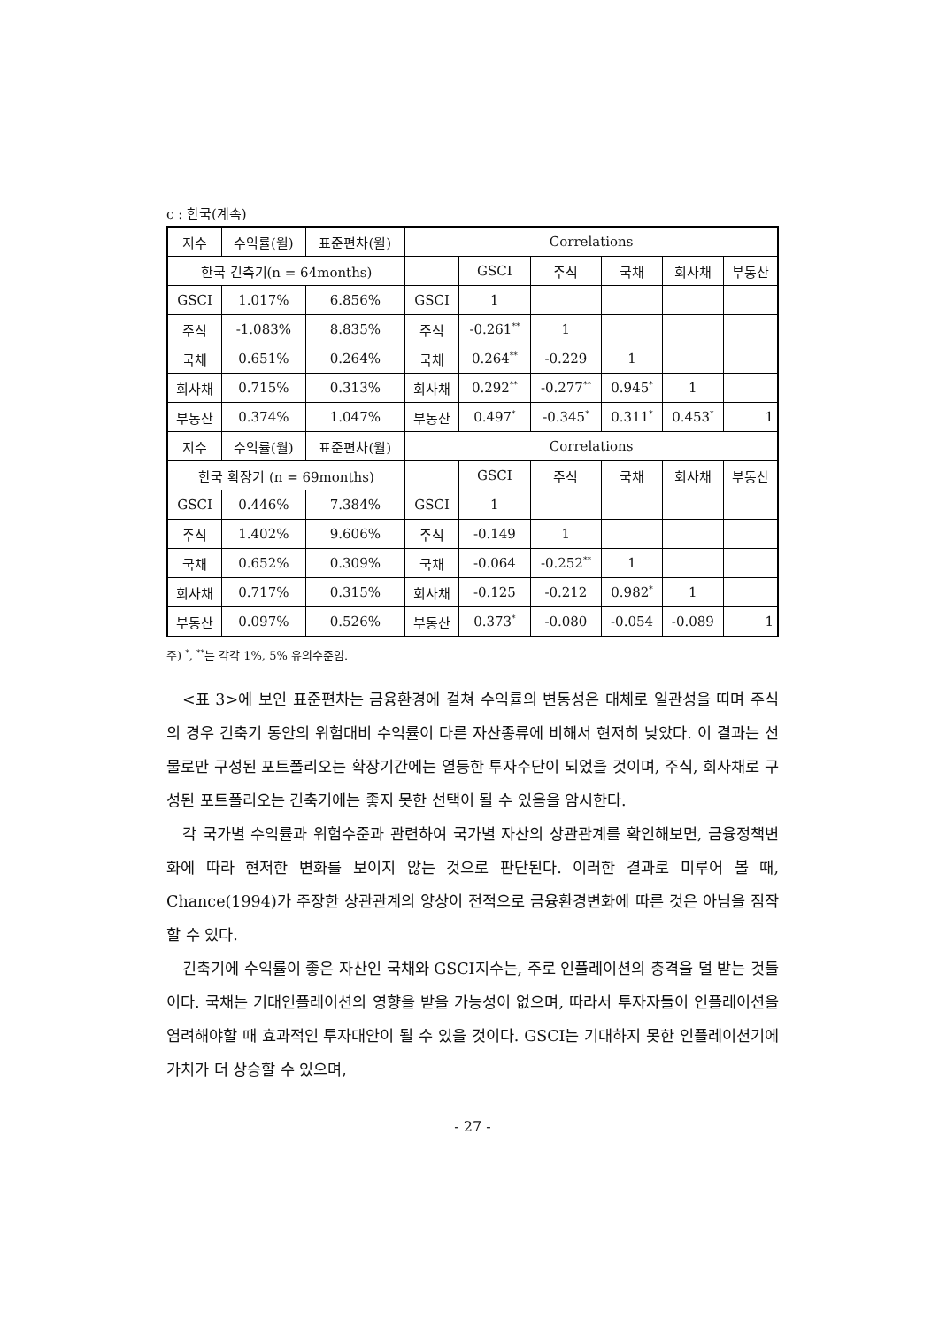c : 한국(계속)
| 지수 | 수익률(월) | 표준편차(월) | Correlations | | | | | |
| 한국 긴축기(n = 64months) | | | | GSCI | 주식 | 국채 | 회사채 | 부동산 |
| GSCI | 1.017% | 6.856% | GSCI | 1 | | | | |
| 주식 | -1.083% | 8.835% | 주식 | -0.261<sup>**</sup> | 1 | | | |
| 국채 | 0.651% | 0.264% | 국채 | 0.264<sup>**</sup> | -0.229 | 1 | | |
| 회사채 | 0.715% | 0.313% | 회사채 | 0.292<sup>**</sup> | -0.277<sup>**</sup> | 0.945<sup>*</sup> | 1 | |
| 부동산 | 0.374% | 1.047% | 부동산 | 0.497<sup>*</sup> | -0.345<sup>*</sup> | 0.311<sup>*</sup> | 0.453<sup>*</sup> | 1 |
| 지수 | 수익률(월) | 표준편차(월) | Correlations | | | | | |
| 한국 확장기 (n = 69months) | | | | GSCI | 주식 | 국채 | 회사채 | 부동산 |
| GSCI | 0.446% | 7.384% | GSCI | 1 | | | | |
| 주식 | 1.402% | 9.606% | 주식 | -0.149 | 1 | | | |
| 국채 | 0.652% | 0.309% | 국채 | -0.064 | -0.252<sup>**</sup> | 1 | | |
| 회사채 | 0.717% | 0.315% | 회사채 | -0.125 | -0.212 | 0.982<sup>*</sup> | 1 | |
| 부동산 | 0.097% | 0.526% | 부동산 | 0.373<sup>*</sup> | -0.080 | -0.054 | -0.089 | 1 |
주) <sup>*</sup>, <sup>**</sup>는 각각 1%, 5% 유의수준임.
<표 3>에 보인 표준편차는 금융환경에 걸쳐 수익률의 변동성은 대체로 일관성을 띠며 주식의 경우 긴축기 동안의 위험대비 수익률이 다른 자산종류에 비해서 현저히 낮았다. 이 결과는 선물로만 구성된 포트폴리오는 확장기간에는 열등한 투자수단이 되었을 것이며, 주식, 회사채로 구성된 포트폴리오는 긴축기에는 좋지 못한 선택이 될 수 있음을 암시한다.
각 국가별 수익률과 위험수준과 관련하여 국가별 자산의 상관관계를 확인해보면, 금융정책변화에 따라 현저한 변화를 보이지 않는 것으로 판단된다. 이러한 결과로 미루어 볼 때, Chance(1994)가 주장한 상관관계의 양상이 전적으로 금융환경변화에 따른 것은 아님을 짐작할 수 있다.
긴축기에 수익률이 좋은 자산인 국채와 GSCI지수는, 주로 인플레이션의 충격을 덜 받는 것들이다. 국채는 기대인플레이션의 영향을 받을 가능성이 없으며, 따라서 투자자들이 인플레이션을 염려해야할 때 효과적인 투자대안이 될 수 있을 것이다. GSCI는 기대하지 못한 인플레이션기에 가치가 더 상승할 수 있으며,
- 27 -